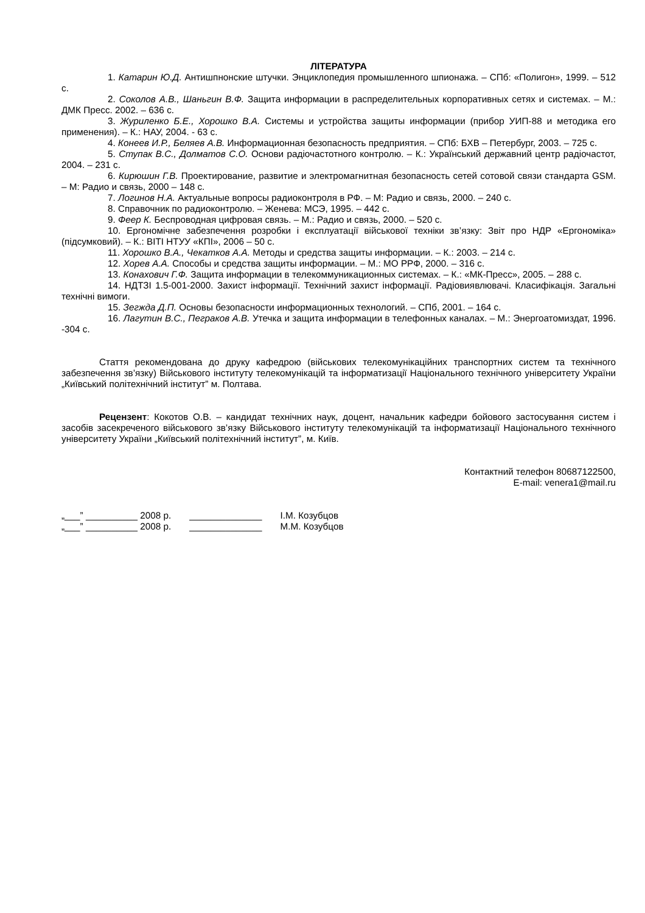ЛІТЕРАТУРА
1. Катарин Ю.Д. Антишпнонские штучки. Энциклопедия промышленного шпионажа. – СПб: «Полигон», 1999. – 512 с.
2. Соколов А.В., Шаньгин В.Ф. Защита информации в распределительных корпоративных сетях и системах. – М.: ДМК Пресс. 2002. – 636 с.
3. Журиленко Б.Е., Хорошко В.А. Системы и устройства защиты информации (прибор УИП-88 и методика его применения). – К.: НАУ, 2004. - 63 с.
4. Конеев И.Р., Беляев А.В. Информационная безопасность предприятия. – СПб: БХВ – Петербург, 2003. – 725 с.
5. Ступак В.С., Долматов С.О. Основи радіочастотного контролю. – К.: Український державний центр радіочастот, 2004. – 231 с.
6. Кирюшин Г.В. Проектирование, развитие и электромагнитная безопасность сетей сотовой связи стандарта GSM. – М: Радио и связь, 2000 – 148 с.
7. Логинов Н.А. Актуальные вопросы радиоконтроля в РФ. – М: Радио и связь, 2000. – 240 с.
8. Справочник по радиоконтролю. – Женева: МСЭ, 1995. – 442 с.
9. Феер К. Беспроводная цифровая связь. – М.: Радио и связь, 2000. – 520 с.
10. Ергономічне забезпечення розробки і експлуатації військової техніки зв’язку: Звіт про НДР «Ергономіка» (підсумковий). – К.: ВІТІ НТУУ «КПІ», 2006 – 50 с.
11. Хорошко В.А., Чекатков А.А. Методы и средства защиты информации. – К.: 2003. – 214 с.
12. Хорев А.А. Способы и средства защиты информации. – М.: МО РРФ, 2000. – 316 с.
13. Конахович Г.Ф. Защита информации в телекоммуникационных системах. – К.: «МК-Пресс», 2005. – 288 с.
14. НДТЗІ 1.5-001-2000. Захист інформації. Технічний захист інформації. Радіовиявлювачі. Класифікація. Загальні технічні вимоги.
15. Зегжда Д.П. Основы безопасности информационных технологий. – СПб, 2001. – 164 с.
16. Лагутин В.С., Пеграков А.В. Утечка и защита информации в телефонных каналах. – М.: Энергоатомиздат, 1996. -304 с.
Стаття рекомендована до друку кафедрою (військових телекомунікаційних транспортних систем та технічного забезпечення зв’язку) Військового інституту телекомунікацій та інформатизації Національного технічного університету України „Київський політехнічний інститут” м. Полтава.
Рецензент: Кокотов О.В. – кандидат технічних наук, доцент, начальник кафедри бойового застосування систем і засобів засекреченого військового зв’язку Військового інституту телекомунікацій та інформатизації Національного технічного університету України „Київський політехнічний інститут”, м. Київ.
Контактний телефон 80687122500,
E-mail: venera1@mail.ru
| „___” __________ 2008 р. | ______________ | І.М. Козубцов |
| „___” __________ 2008 р. | ______________ | М.М. Козубцов |